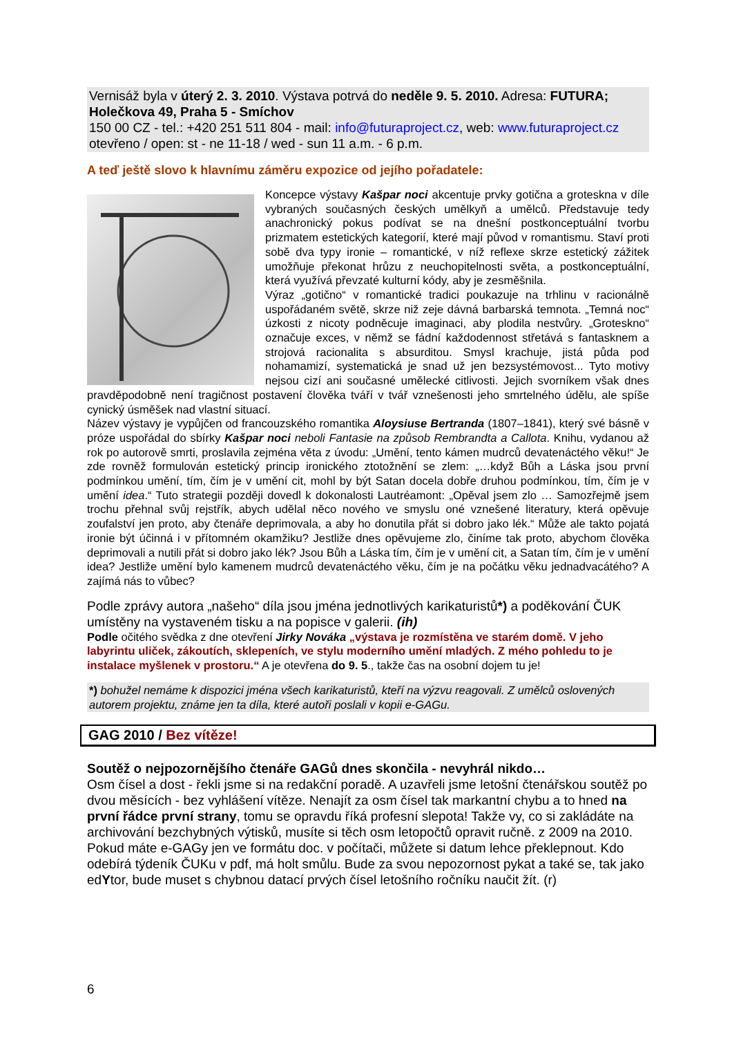Vernisáž byla v úterý 2. 3. 2010. Výstava potrvá do neděle 9. 5. 2010. Adresa: FUTURA; Holečkova 49, Praha 5 - Smíchov
150 00 CZ - tel.: +420 251 511 804 - mail: info@futuraproject.cz, web: www.futuraproject.cz
otevřeno / open: st - ne 11-18 / wed - sun 11 a.m. - 6 p.m.
A teď ještě slovo k hlavnímu záměru expozice od jejího pořadatele:
Koncepce výstavy Kašpar noci akcentuje prvky gotična a groteskna v díle vybraných současných českých umělkyň a umělců. Představuje tedy anachronický pokus podívat se na dnešní postkonceptuální tvorbu prizmatem estetických kategorií, které mají původ v romantismu. Staví proti sobě dva typy ironie – romantické, v níž reflexe skrze estetický zážitek umožňuje překonat hrůzu z neuchopitelnosti světa, a postkonceptuální, která využívá převzaté kulturní kódy, aby je zesměšnila.
Výraz „gotično“ v romantické tradici poukazuje na trhlinu v racionálně uspořádaném světě, skrze niž zeje dávná barbarská temnota. „Temná noc“ úzkosti z nicoty podněcuje imaginaci, aby plodila nestvůry. „Groteskno“ označuje exces, v němž se fádní každodennost střetává s fantasknem a strojová racionalita s absurditou. Smysl krachuje, jistá půda pod nohamamizí, systematická je snad už jen bezsystémovost... Tyto motivy nejsou cizí ani současné umělecké citlivosti. Jejich svorníkem však dnes pravděpodobně není tragičnost postavení člověka tváří v tvář vznešenosti jeho smrtelného údělu, ale spíše cynický úsměšek nad vlastní situací.
Název výstavy je vypůjčen od francouzského romantika Aloysiuse Bertranda (1807–1841), který své básně v próze uspořádal do sbírky Kašpar noci neboli Fantasie na způsob Rembrandta a Callota. Knihu, vydanou až rok po autorově smrti, proslavila zejména věta z úvodu: „Umění, tento kámen mudrců devatenáctého věku!“ Je zde rovněž formulován estetický princip ironického ztotožnění se zlem: „…když Bůh a Láska jsou první podmínkou umění, tím, čím je v umění cit, mohl by být Satan docela dobře druhou podmínkou, tím, čím je v umění idea.“ Tuto strategii později dovedl k dokonalosti Lautréamont: „Opěval jsem zlo … Samozřejmě jsem trochu přehnal svůj rejstřík, abych udělal něco nového ve smyslu oné vznešené literatury, která opěvuje zoufalství jen proto, aby čtenáře deprimovala, a aby ho donutila přát si dobro jako lék.“ Může ale takto pojatá ironie být účinná i v přítomném okamžiku? Jestliže dnes opěvujeme zlo, činíme tak proto, abychom člověka deprimovali a nutili přát si dobro jako lék? Jsou Bůh a Láska tím, čím je v umění cit, a Satan tím, čím je v umění idea? Jestliže umění bylo kamenem mudrců devatenáctého věku, čím je na počátku věku jednadvacátého? A zajímá nás to vůbec?
Podle zprávy autora „našeho“ díla jsou jména jednotlivých karikaturistů*) a poděkování ČUK umístěny na vystaveném tisku a na popisce v galerii. (ih)
Podle očitého svědka z dne otevření Jirky Nováka „výstava je rozmístěna ve starém domě. V jeho labyrintu uliček, zákoutích, sklepeních, ve stylu moderního umění mladých. Z mého pohledu to je instalace myšlenek v prostoru.“ A je otevřena do 9. 5., takže čas na osobní dojem tu je!
*) bohužel nemáme k dispozici jména všech karikaturistů, kteří na výzvu reagovali. Z umělců oslovených autorem projektu, známe jen ta díla, které autoři poslali v kopii e-GAGu.
GAG 2010 / Bez vítěze!
Soutěž o nejpozornějšího čtenáře GAGů dnes skončila - nevyhrál nikdo…
Osm čísel a dost - řekli jsme si na redakční poradě. A uzavřeli jsme letošní čtenářskou soutěž po dvou měsících - bez vyhlášení vítěze. Nenajít za osm čísel tak markantní chybu a to hned na první řádce první strany, tomu se opravdu říká profesní slepota! Takže vy, co si zakládáte na archivování bezchybných výtisků, musíte si těch osm letopočtů opravit ručně. z 2009 na 2010. Pokud máte e-GAGy jen ve formátu doc. v počítači, můžete si datum lehce překlepnout. Kdo odebírá týdeník ČUKu v pdf, má holt smůlu. Bude za svou nepozornost pykat a také se, tak jako edYtor, bude muset s chybnou datací prvých čísel letošního ročníku naučit žít. (r)
6